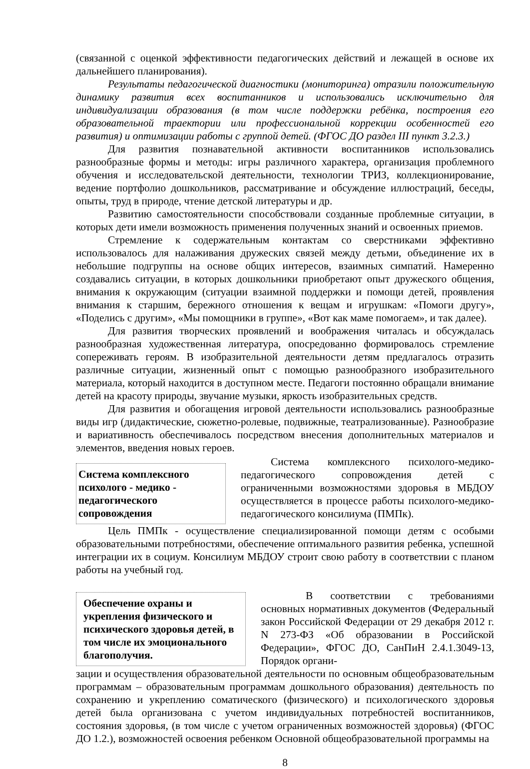(связанной с оценкой эффективности педагогических действий и лежащей в основе их дальнейшего планирования).
Результаты педагогической диагностики (мониторинга) отразили положительную динамику развития всех воспитанников и использовались исключительно для индивидуализации образования (в том числе поддержки ребёнка, построения его образовательной траектории или профессиональной коррекции особенностей его развития) и оптимизации работы с группой детей. (ФГОС ДО раздел III пункт 3.2.3.)
Для развития познавательной активности воспитанников использовались разнообразные формы и методы: игры различного характера, организация проблемного обучения и исследовательской деятельности, технологии ТРИЗ, коллекционирование, ведение портфолио дошкольников, рассматривание и обсуждение иллюстраций, беседы, опыты, труд в природе, чтение детской литературы и др.
Развитию самостоятельности способствовали созданные проблемные ситуации, в которых дети имели возможность применения полученных знаний и освоенных приемов.
Стремление к содержательным контактам со сверстниками эффективно использовалось для налаживания дружеских связей между детьми, объединение их в небольшие подгруппы на основе общих интересов, взаимных симпатий. Намеренно создавались ситуации, в которых дошкольники приобретают опыт дружеского общения, внимания к окружающим (ситуации взаимной поддержки и помощи детей, проявления внимания к старшим, бережного отношения к вещам и игрушкам: «Помоги другу», «Поделись с другим», «Мы помощники в группе», «Вот как маме помогаем», и так далее).
Для развития творческих проявлений и воображения читалась и обсуждалась разнообразная художественная литература, опосредованно формировалось стремление сопереживать героям. В изобразительной деятельности детям предлагалось отразить различные ситуации, жизненный опыт с помощью разнообразного изобразительного материала, который находится в доступном месте. Педагоги постоянно обращали внимание детей на красоту природы, звучание музыки, яркость изобразительных средств.
Для развития и обогащения игровой деятельности использовались разнообразные виды игр (дидактические, сюжетно-ролевые, подвижные, театрализованные). Разнообразие и вариативность обеспечивалось посредством внесения дополнительных материалов и элементов, введения новых героев.
Система комплексного психолого - медико - педагогического сопровождения
Система комплексного психолого-медико-педагогического сопровождения детей с ограниченными возможностями здоровья в МБДОУ осуществляется в процессе работы психолого-медико-педагогического консилиума (ПМПк).
Цель ПМПк - осуществление специализированной помощи детям с особыми образовательными потребностями, обеспечение оптимального развития ребенка, успешной интеграции их в социум. Консилиум МБДОУ строит свою работу в соответствии с планом работы на учебный год.
Обеспечение охраны и укрепления физического и психического здоровья детей, в том числе их эмоционального благополучия.
В соответствии с требованиями основных нормативных документов (Федеральный закон Российской Федерации от 29 декабря 2012 г. N 273-ФЗ «Об образовании в Российской Федерации», ФГОС ДО, СанПиН 2.4.1.3049-13, Порядок органи-
зации и осуществления образовательной деятельности по основным общеобразовательным программам – образовательным программам дошкольного образования) деятельность по сохранению и укреплению соматического (физического) и психологического здоровья детей была организована с учетом индивидуальных потребностей воспитанников, состояния здоровья, (в том числе с учетом ограниченных возможностей здоровья) (ФГОС ДО 1.2.), возможностей освоения ребенком Основной общеобразовательной программы на
8